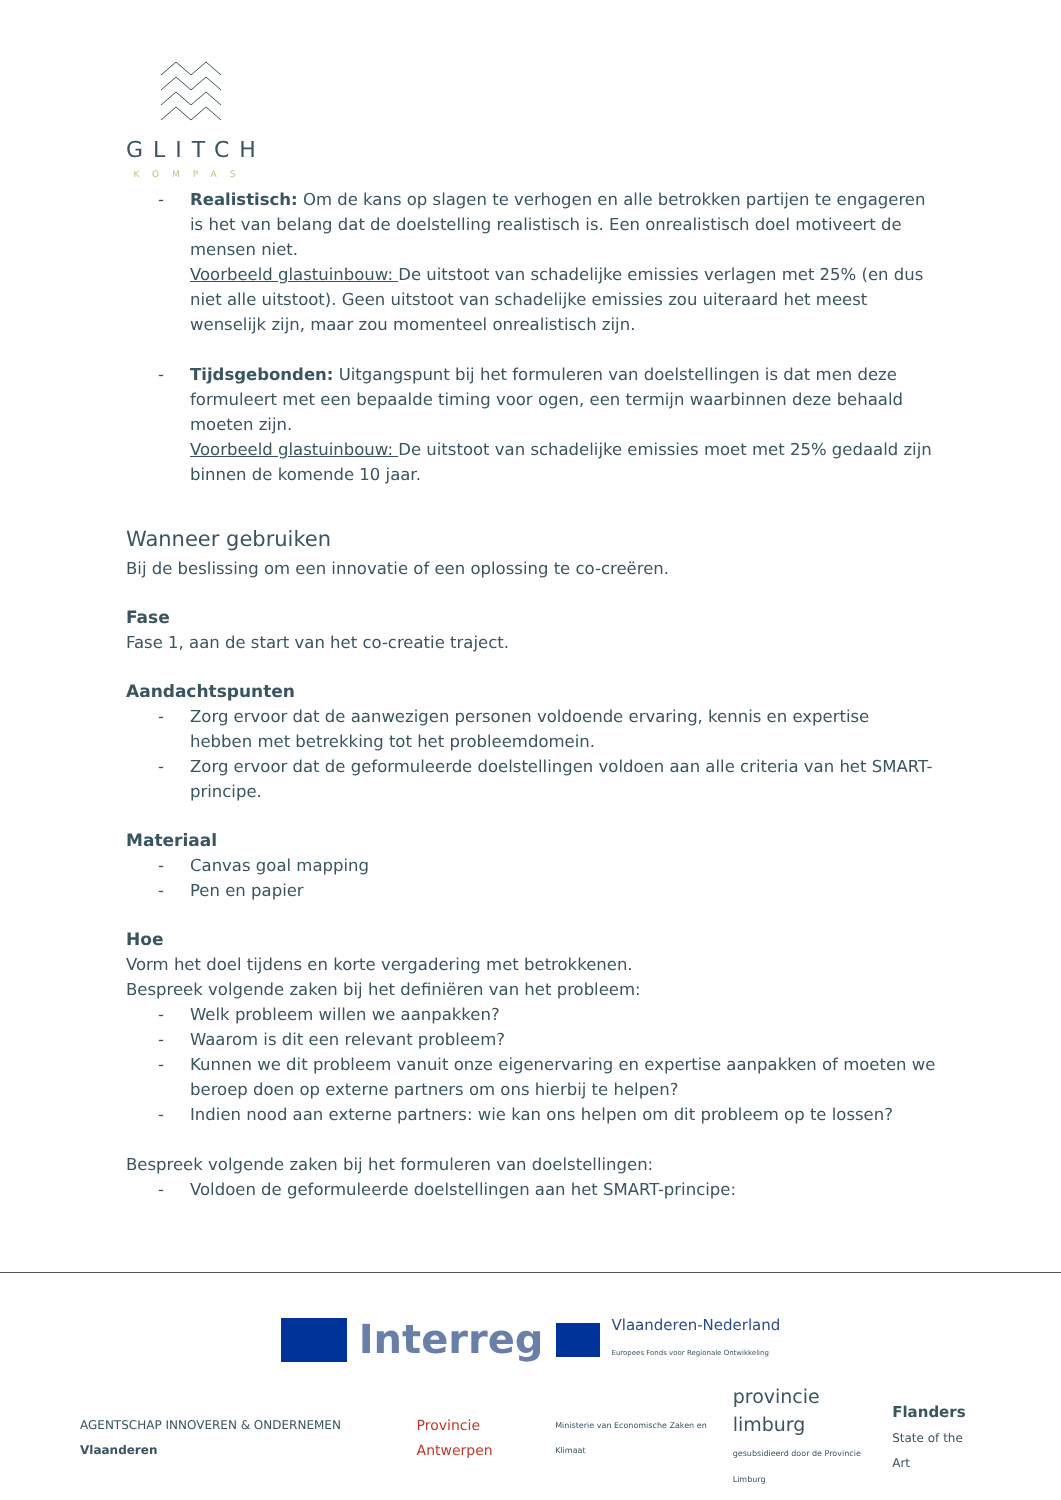GLITCH
KOMPAS
- Realistisch: Om de kans op slagen te verhogen en alle betrokken partijen te engageren is het van belang dat de doelstelling realistisch is. Een onrealistisch doel motiveert de mensen niet.
Voorbeeld glastuinbouw: De uitstoot van schadelijke emissies verlagen met 25% (en dus niet alle uitstoot). Geen uitstoot van schadelijke emissies zou uiteraard het meest wenselijk zijn, maar zou momenteel onrealistisch zijn.
- Tijdsgebonden: Uitgangspunt bij het formuleren van doelstellingen is dat men deze formuleert met een bepaalde timing voor ogen, een termijn waarbinnen deze behaald moeten zijn.
Voorbeeld glastuinbouw: De uitstoot van schadelijke emissies moet met 25% gedaald zijn binnen de komende 10 jaar.
Wanneer gebruiken
Bij de beslissing om een innovatie of een oplossing te co-creëren.
Fase
Fase 1, aan de start van het co-creatie traject.
Aandachtspunten
- Zorg ervoor dat de aanwezigen personen voldoende ervaring, kennis en expertise hebben met betrekking tot het probleemdomein.
- Zorg ervoor dat de geformuleerde doelstellingen voldoen aan alle criteria van het SMART-principe.
Materiaal
- Canvas goal mapping
- Pen en papier
Hoe
Vorm het doel tijdens en korte vergadering met betrokkenen.
Bespreek volgende zaken bij het definiëren van het probleem:
- Welk probleem willen we aanpakken?
- Waarom is dit een relevant probleem?
- Kunnen we dit probleem vanuit onze eigenervaring en expertise aanpakken of moeten we beroep doen op externe partners om ons hierbij te helpen?
- Indien nood aan externe partners: wie kan ons helpen om dit probleem op te lossen?
Bespreek volgende zaken bij het formuleren van doelstellingen:
- Voldoen de geformuleerde doelstellingen aan het SMART-principe:
Interreg Vlaanderen-Nederland
Europees Fonds voor Regionale Ontwikkeling
AGENTSCHAP INNOVEREN & ONDERNEMEN Vlaanderen Provincie Antwerpen Ministerie van Economische Zaken en Klimaat provincie limburg
gesubsidieerd door de Provincie Limburg Flanders
State of the Art